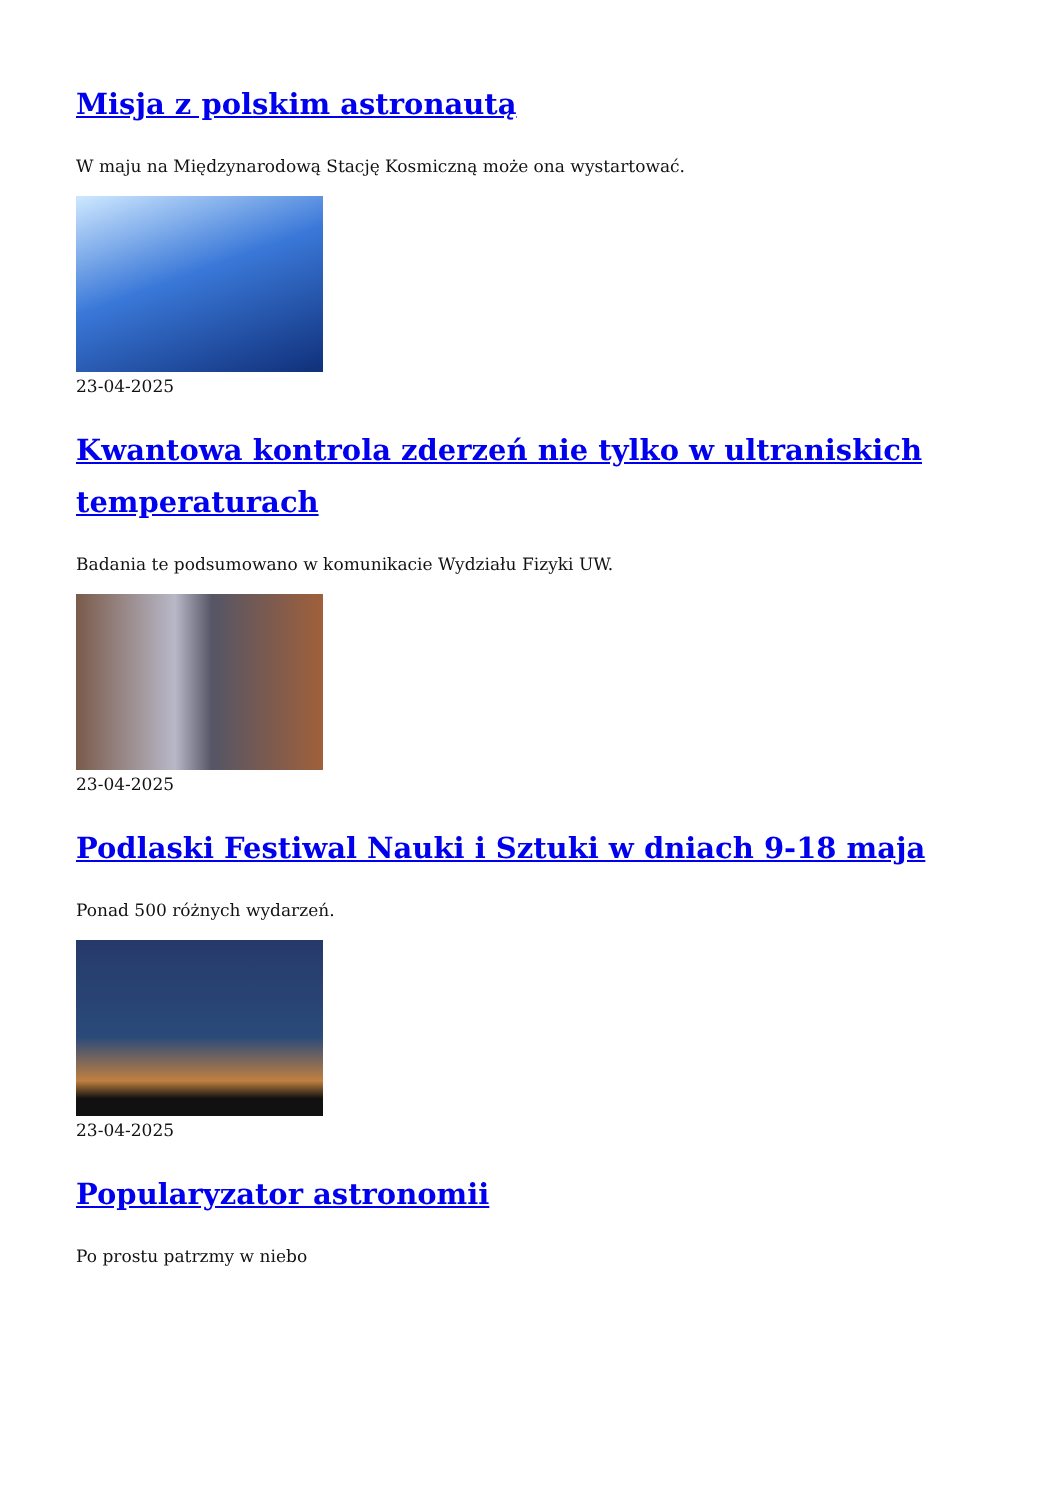Misja z polskim astronautą
W maju na Międzynarodową Stację Kosmiczną może ona wystartować.
23-04-2025
Kwantowa kontrola zderzeń nie tylko w ultraniskich temperaturach
Badania te podsumowano w komunikacie Wydziału Fizyki UW.
23-04-2025
Podlaski Festiwal Nauki i Sztuki w dniach 9-18 maja
Ponad 500 różnych wydarzeń.
23-04-2025
Popularyzator astronomii
Po prostu patrzmy w niebo